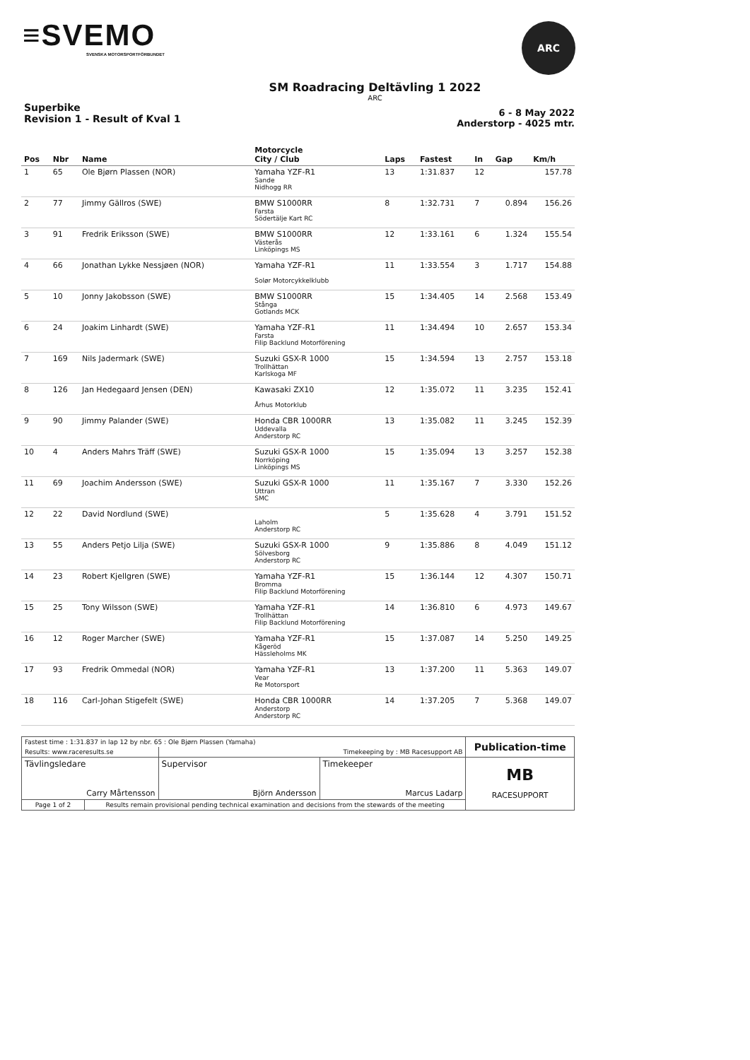≡SVEMO
SVENSKA MOTORSPORTFÖRBUNDET
ARC
SM Roadracing Deltävling 1 2022
ARC
Superbike
Revision 1 - Result of Kval 1
6 - 8 May 2022
Anderstorp - 4025 mtr.
| Pos | Nbr | Name | Motorcycle City / Club | Laps | Fastest | In | Gap | Km/h |
| --- | --- | --- | --- | --- | --- | --- | --- | --- |
| 1 | 65 | Ole Bjørn Plassen (NOR) | Yamaha YZF-R1 Sande Nidhogg RR | 13 | 1:31.837 | 12 | | 157.78 |
| 2 | 77 | Jimmy Gällros (SWE) | BMW S1000RR Farsta Södertälje Kart RC | 8 | 1:32.731 | 7 | 0.894 | 156.26 |
| 3 | 91 | Fredrik Eriksson (SWE) | BMW S1000RR Västerås Linköpings MS | 12 | 1:33.161 | 6 | 1.324 | 155.54 |
| 4 | 66 | Jonathan Lykke Nessjøen (NOR) | Yamaha YZF-R1 Solør Motorcykkelklubb | 11 | 1:33.554 | 3 | 1.717 | 154.88 |
| 5 | 10 | Jonny Jakobsson (SWE) | BMW S1000RR Stånga Gotlands MCK | 15 | 1:34.405 | 14 | 2.568 | 153.49 |
| 6 | 24 | Joakim Linhardt (SWE) | Yamaha YZF-R1 Farsta Filip Backlund Motorförening | 11 | 1:34.494 | 10 | 2.657 | 153.34 |
| 7 | 169 | Nils Jadermark (SWE) | Suzuki GSX-R 1000 Trollhättan Karlskoga MF | 15 | 1:34.594 | 13 | 2.757 | 153.18 |
| 8 | 126 | Jan Hedegaard Jensen (DEN) | Kawasaki ZX10 Århus Motorklub | 12 | 1:35.072 | 11 | 3.235 | 152.41 |
| 9 | 90 | Jimmy Palander (SWE) | Honda CBR 1000RR Uddevalla Anderstorp RC | 13 | 1:35.082 | 11 | 3.245 | 152.39 |
| 10 | 4 | Anders Mahrs Träff (SWE) | Suzuki GSX-R 1000 Norrköping Linköpings MS | 15 | 1:35.094 | 13 | 3.257 | 152.38 |
| 11 | 69 | Joachim Andersson (SWE) | Suzuki GSX-R 1000 Uttran SMC | 11 | 1:35.167 | 7 | 3.330 | 152.26 |
| 12 | 22 | David Nordlund (SWE) | Laholm Anderstorp RC | 5 | 1:35.628 | 4 | 3.791 | 151.52 |
| 13 | 55 | Anders Petjo Lilja (SWE) | Suzuki GSX-R 1000 Sölvesborg Anderstorp RC | 9 | 1:35.886 | 8 | 4.049 | 151.12 |
| 14 | 23 | Robert Kjellgren (SWE) | Yamaha YZF-R1 Bromma Filip Backlund Motorförening | 15 | 1:36.144 | 12 | 4.307 | 150.71 |
| 15 | 25 | Tony Wilsson (SWE) | Yamaha YZF-R1 Trollhättan Filip Backlund Motorförening | 14 | 1:36.810 | 6 | 4.973 | 149.67 |
| 16 | 12 | Roger Marcher (SWE) | Yamaha YZF-R1 Kågeröd Hässleholms MK | 15 | 1:37.087 | 14 | 5.250 | 149.25 |
| 17 | 93 | Fredrik Ommedal (NOR) | Yamaha YZF-R1 Vear Re Motorsport | 13 | 1:37.200 | 11 | 5.363 | 149.07 |
| 18 | 116 | Carl-Johan Stigefelt (SWE) | Honda CBR 1000RR Anderstorp Anderstorp RC | 14 | 1:37.205 | 7 | 5.368 | 149.07 |
| Fastest time : 1:31.837 in lap 12 by nbr. 65 : Ole Bjørn Plassen (Yamaha) | | | | Publication-time |
| Results: www.raceresults.se | | Timekeeping by : MB Racesupport AB | | |
| Tävlingsledare Carry Mårtensson | | Supervisor Björn Andersson | Timekeeper Marcus Ladarp | MB RACESUPPORT |
| Page 1 of 2 | Results remain provisional pending technical examination and decisions from the stewards of the meeting | | | |